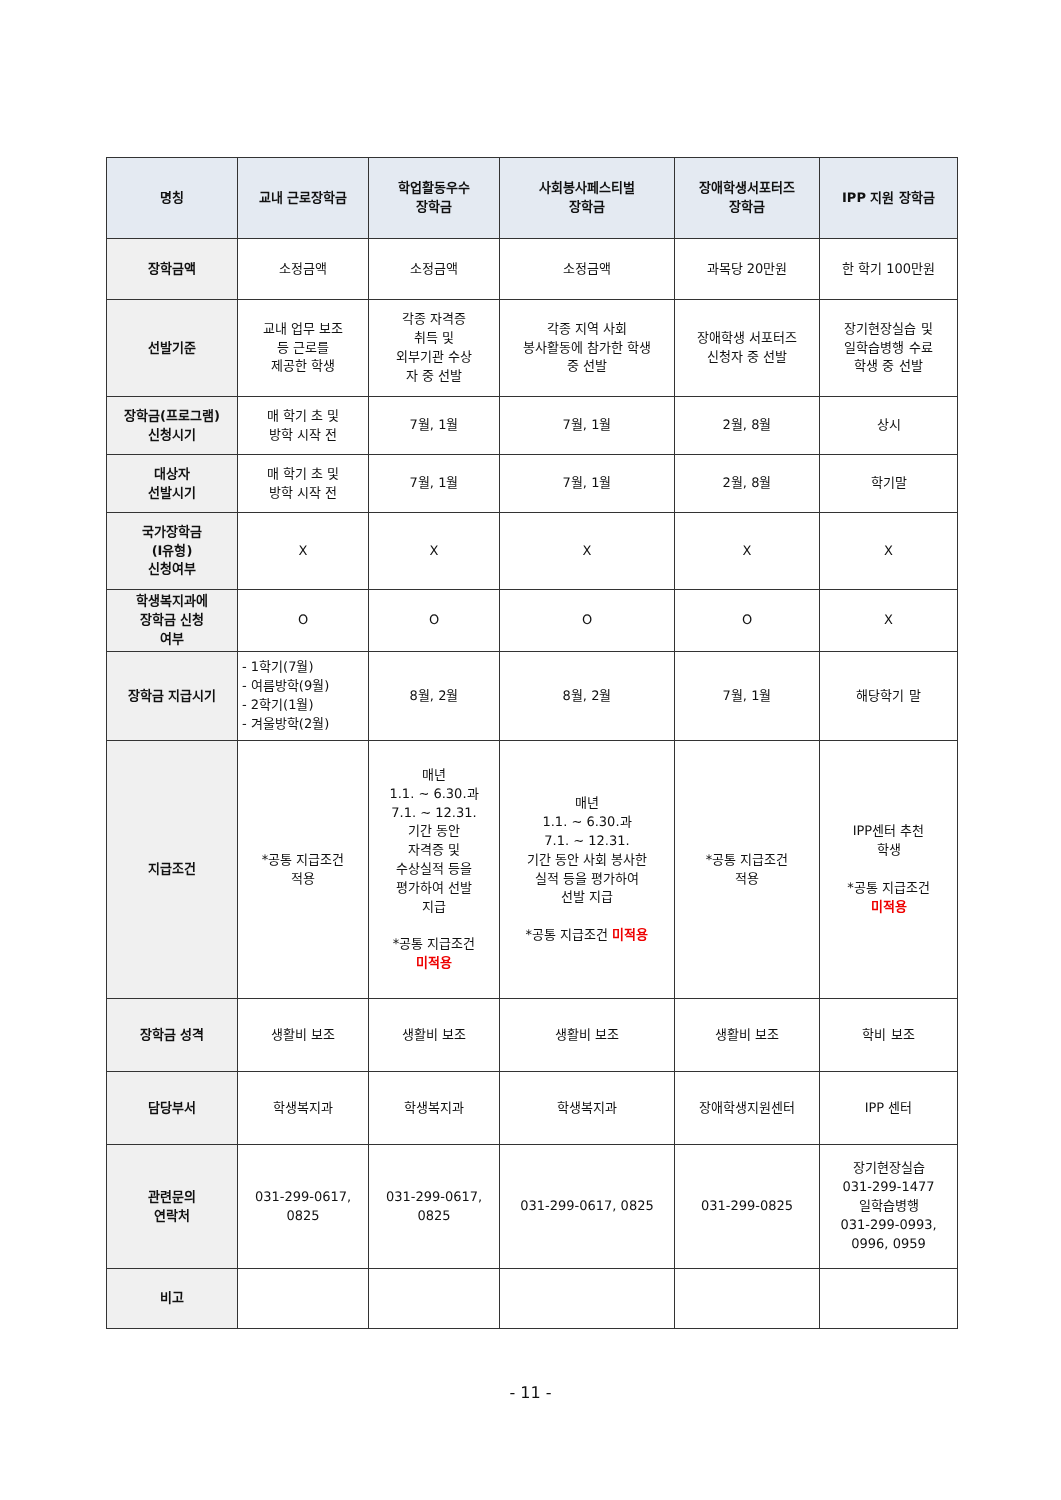| 명칭 | 교내 근로장학금 | 학업활동우수 장학금 | 사회봉사페스티벌 장학금 | 장애학생서포터즈 장학금 | IPP 지원 장학금 |
| --- | --- | --- | --- | --- | --- |
| 장학금액 | 소정금액 | 소정금액 | 소정금액 | 과목당 20만원 | 한 학기 100만원 |
| 선발기준 | 교내 업무 보조 등 근로를 제공한 학생 | 각종 자격증 취득 및 외부기관 수상 자 중 선발 | 각종 지역 사회 봉사활동에 참가한 학생 중 선발 | 장애학생 서포터즈 신청자 중 선발 | 장기현장실습 및 일학습병행 수료 학생 중 선발 |
| 장학금(프로그램) 신청시기 | 매 학기 초 및 방학 시작 전 | 7월, 1월 | 7월, 1월 | 2월, 8월 | 상시 |
| 대상자 선발시기 | 매 학기 초 및 방학 시작 전 | 7월, 1월 | 7월, 1월 | 2월, 8월 | 학기말 |
| 국가장학금 (Ⅰ유형) 신청여부 | X | X | X | X | X |
| 학생복지과에 장학금 신청 여부 | O | O | O | O | X |
| 장학금 지급시기 | - 1학기(7월) - 여름방학(9월) - 2학기(1월) - 겨울방학(2월) | 8월, 2월 | 8월, 2월 | 7월, 1월 | 해당학기 말 |
| 지급조건 | *공통 지급조건 적용 | 매년 1.1. ~ 6.30.과 7.1. ~ 12.31. 기간 동안 자격증 및 수상실적 등을 평가하여 선발 지급 *공통 지급조건 미적용 | 매년 1.1. ~ 6.30.과 7.1. ~ 12.31. 기간 동안 사회 봉사한 실적 등을 평가하여 선발 지급 *공통 지급조건 미적용 | *공통 지급조건 적용 | IPP센터 추천 학생 *공통 지급조건 미적용 |
| 장학금 성격 | 생활비 보조 | 생활비 보조 | 생활비 보조 | 생활비 보조 | 학비 보조 |
| 담당부서 | 학생복지과 | 학생복지과 | 학생복지과 | 장애학생지원센터 | IPP 센터 |
| 관련문의 연락처 | 031-299-0617, 0825 | 031-299-0617, 0825 | 031-299-0617, 0825 | 031-299-0825 | 장기현장실습 031-299-1477 일학습병행 031-299-0993, 0996, 0959 |
| 비고 | | | | | |
- 11 -